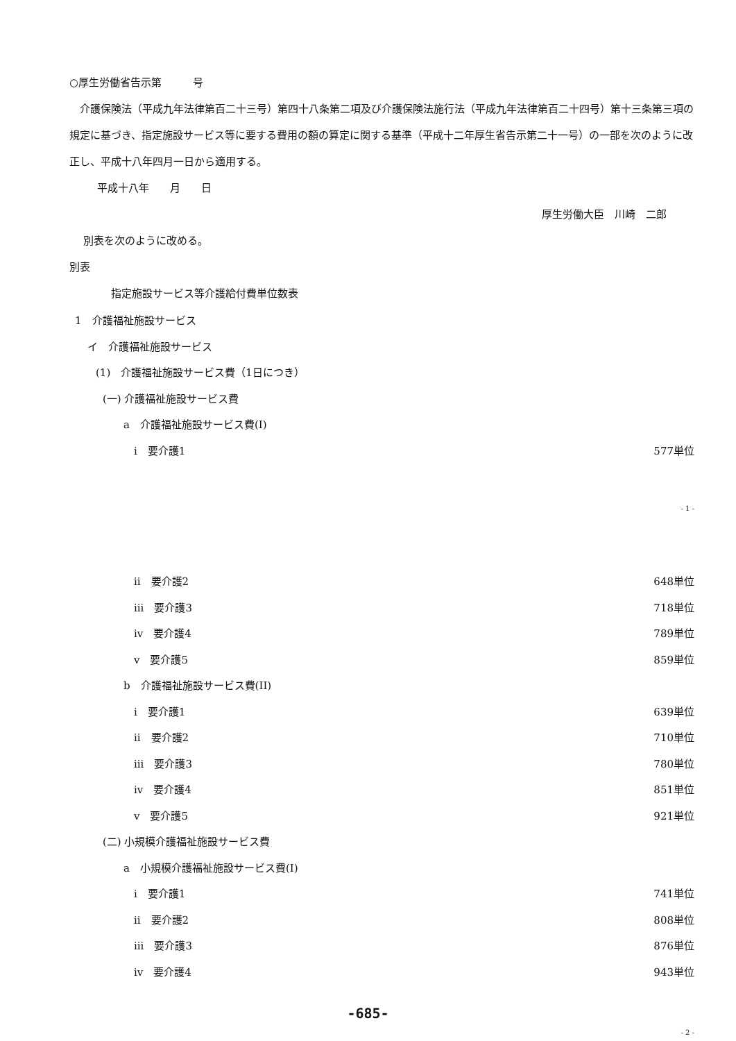○厚生労働省告示第　　　号
　介護保険法（平成九年法律第百二十三号）第四十八条第二項及び介護保険法施行法（平成九年法律第百二十四号）第十三条第三項の規定に基づき、指定施設サービス等に要する費用の額の算定に関する基準（平成十二年厚生省告示第二十一号）の一部を次のように改正し、平成十八年四月一日から適用する。
平成十八年　　月　　日
厚生労働大臣　川崎　二郎
別表を次のように改める。
別表
指定施設サービス等介護給付費単位数表
1　介護福祉施設サービス
イ　介護福祉施設サービス
(1)　介護福祉施設サービス費（1日につき）
(一) 介護福祉施設サービス費
a　介護福祉施設サービス費(I)
i　要介護1 577単位
- 1 -
ii　要介護2 648単位
iii　要介護3 718単位
iv　要介護4 789単位
v　要介護5 859単位
b　介護福祉施設サービス費(II)
i　要介護1 639単位
ii　要介護2 710単位
iii　要介護3 780単位
iv　要介護4 851単位
v　要介護5 921単位
(二) 小規模介護福祉施設サービス費
a　小規模介護福祉施設サービス費(I)
i　要介護1 741単位
ii　要介護2 808単位
iii　要介護3 876単位
iv　要介護4 943単位
-685-
- 2 -